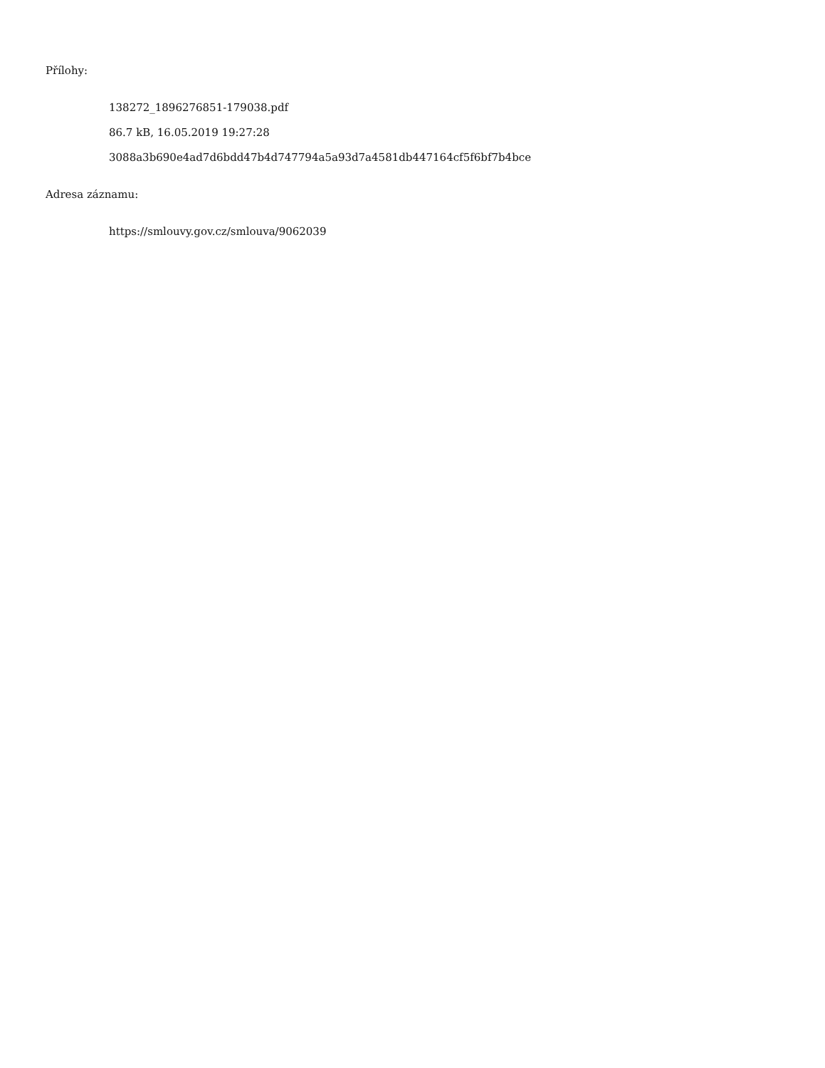Přílohy:
138272_1896276851-179038.pdf
86.7 kB, 16.05.2019 19:27:28
3088a3b690e4ad7d6bdd47b4d747794a5a93d7a4581db447164cf5f6bf7b4bce
Adresa záznamu:
https://smlouvy.gov.cz/smlouva/9062039